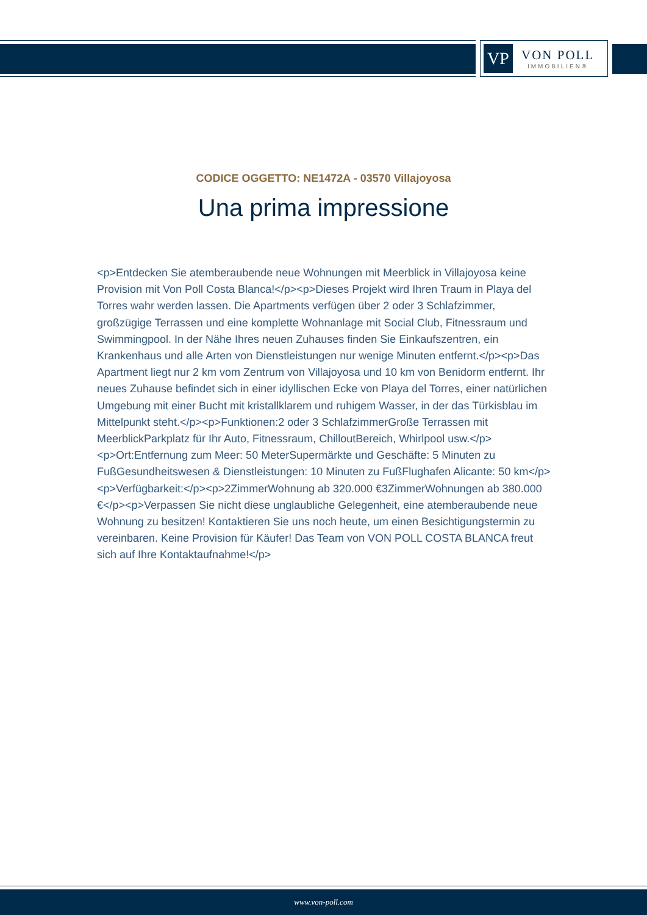VP
VON POLL
IMMOBILIEN®
CODICE OGGETTO: NE1472A - 03570 Villajoyosa
Una prima impressione
<p>Entdecken Sie atemberaubende neue Wohnungen mit Meerblick in Villajoyosa keine Provision mit Von Poll Costa Blanca!</p><p>Dieses Projekt wird Ihren Traum in Playa del Torres wahr werden lassen. Die Apartments verfügen über 2 oder 3 Schlafzimmer, großzügige Terrassen und eine komplette Wohnanlage mit Social Club, Fitnessraum und Swimmingpool. In der Nähe Ihres neuen Zuhauses finden Sie Einkaufszentren, ein Krankenhaus und alle Arten von Dienstleistungen nur wenige Minuten entfernt.</p><p>Das Apartment liegt nur 2 km vom Zentrum von Villajoyosa und 10 km von Benidorm entfernt. Ihr neues Zuhause befindet sich in einer idyllischen Ecke von Playa del Torres, einer natürlichen Umgebung mit einer Bucht mit kristallklarem und ruhigem Wasser, in der das Türkisblau im Mittelpunkt steht.</p><p>Funktionen:2 oder 3 SchlafzimmerGroße Terrassen mit MeerblickParkplatz für Ihr Auto, Fitnessraum, ChilloutBereich, Whirlpool usw.</p><p>Ort:Entfernung zum Meer: 50 MeterSupermärkte und Geschäfte: 5 Minuten zu FußGesundheitswesen & Dienstleistungen: 10 Minuten zu FußFlughafen Alicante: 50 km</p><p>Verfügbarkeit:</p><p>2ZimmerWohnung ab 320.000 €3ZimmerWohnungen ab 380.000 €</p><p>Verpassen Sie nicht diese unglaubliche Gelegenheit, eine atemberaubende neue Wohnung zu besitzen! Kontaktieren Sie uns noch heute, um einen Besichtigungstermin zu vereinbaren. Keine Provision für Käufer! Das Team von VON POLL COSTA BLANCA freut sich auf Ihre Kontaktaufnahme!</p>
www.von-poll.com